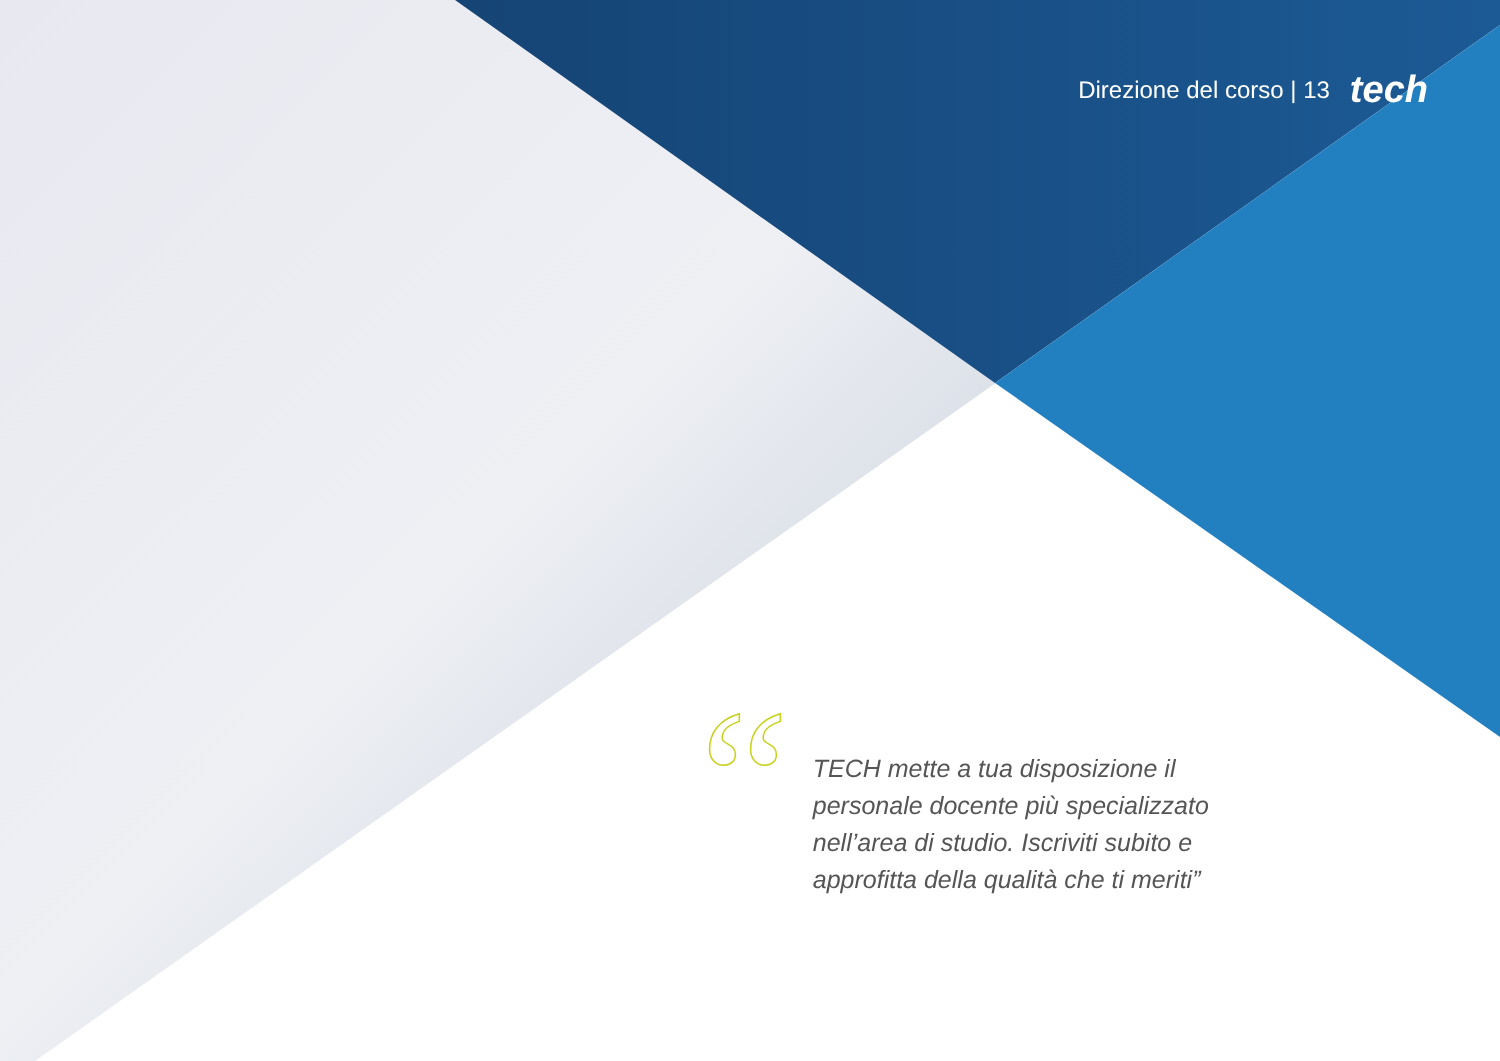Direzione del corso | 13 tech
“
TECH mette a tua disposizione il personale docente più specializzato nell’area di studio. Iscriviti subito e approfitta della qualità che ti meriti”